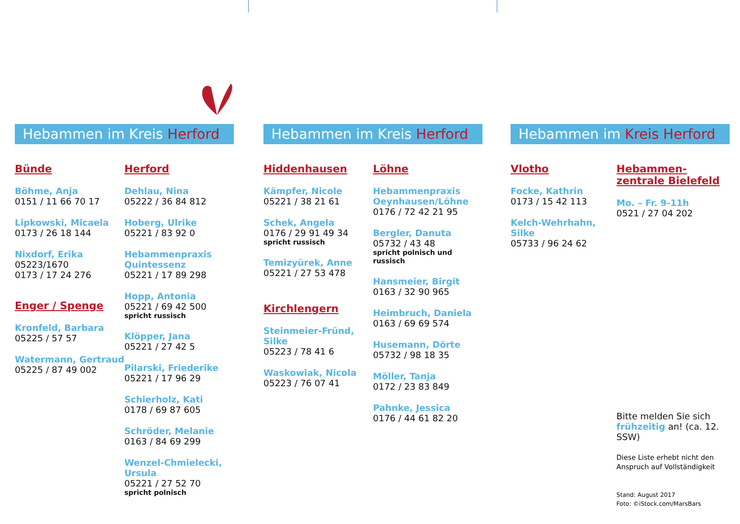Hebammen im Kreis Herford
Bünde
Böhme, Anja
0151 / 11 66 70 17
Lipkowski, Micaela
0173 / 26 18 144
Nixdorf, Erika
05223/1670
0173 / 17 24 276
Enger / Spenge
Kronfeld, Barbara
05225 / 57 57
Watermann, Gertraud
05225 / 87 49 002
Herford
Dehlau, Nina
05222 / 36 84 812
Hoberg, Ulrike
05221 / 83 92 0
Hebammenpraxis Quintessenz
05221 / 17 89 298
Hopp, Antonia
05221 / 69 42 500
spricht russisch
Klöpper, Jana
05221 / 27 42 5
Pilarski, Friederike
05221 / 17 96 29
Schierholz, Kati
0178 / 69 87 605
Schröder, Melanie
0163 / 84 69 299
Wenzel-Chmielecki, Ursula
05221 / 27 52 70
spricht polnisch
Hebammen im Kreis Herford
Hiddenhausen
Kämpfer, Nicole
05221 / 38 21 61
Schek, Angela
0176 / 29 91 49 34
spricht russisch
Temizyürek, Anne
05221 / 27 53 478
Kirchlengern
Steinmeier-Fründ, Silke
05223 / 78 41 6
Waskowiak, Nicola
05223 / 76 07 41
Löhne
Hebammenpraxis Oeynhausen/Löhne
0176 / 72 42 21 95
Bergler, Danuta
05732 / 43 48
spricht polnisch und russisch
Hansmeier, Birgit
0163 / 32 90 965
Heimbruch, Daniela
0163 / 69 69 574
Husemann, Dörte
05732 / 98 18 35
Möller, Tanja
0172 / 23 83 849
Pahnke, Jessica
0176 / 44 61 82 20
Hebammen im Kreis Herford
Vlotho
Focke, Kathrin
0173 / 15 42 113
Kelch-Wehrhahn, Silke
05733 / 96 24 62
Hebammen-zentrale Bielefeld
Mo. – Fr. 9-11h
0521 / 27 04 202
Bitte melden Sie sich frühzeitig an! (ca. 12. SSW)
Diese Liste erhebt nicht den Anspruch auf Vollständigkeit
Stand: August 2017
Foto: ©iStock.com/MarsBars